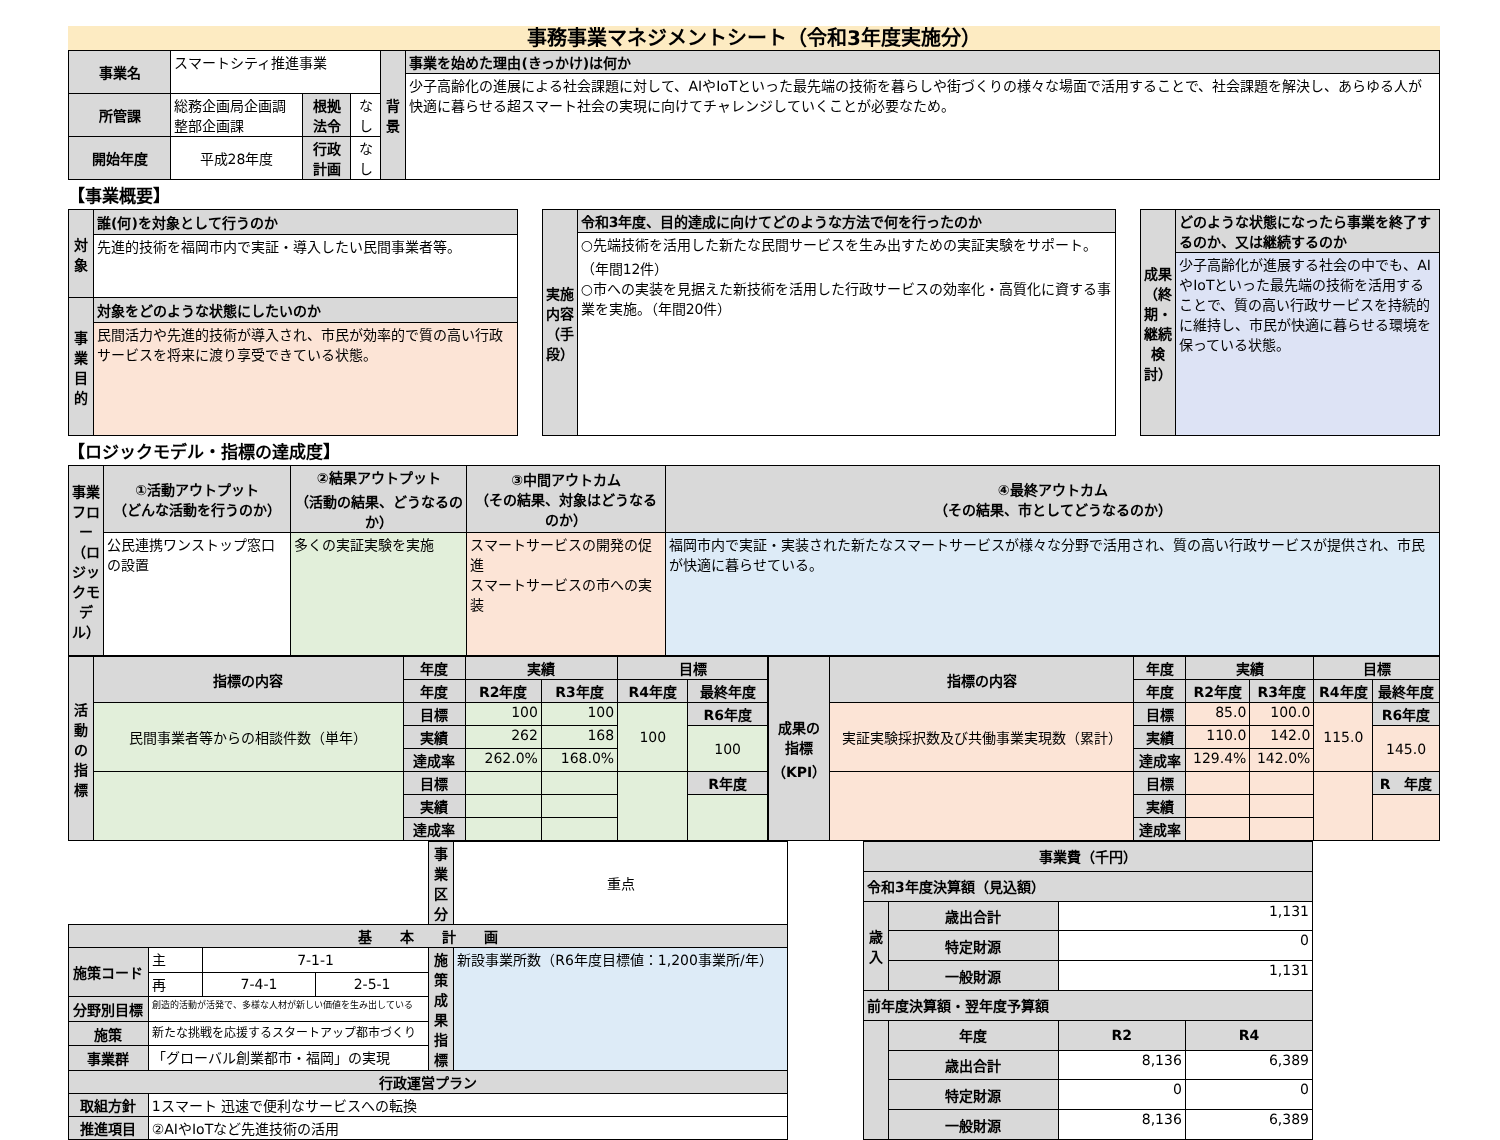事務事業マネジメントシート（令和3年度実施分）
| 事業名 | スマートシティ推進事業 | | | 背景 | 事業を始めた理由(きっかけ)は何か |
| | | | | | 少子高齢化の進展による社会課題に対して、AIやIoTといった最先端の技術を暮らしや街づくりの様々な場面で活用することで、社会課題を解決し、あらゆる人が快適に暮らせる超スマート社会の実現に向けてチャレンジしていくことが必要なため。 |
| 所管課 | 総務企画局企画調整部企画課 | 根拠法令 | なし | | |
| 開始年度 | 平成28年度 | 行政計画 | なし | | |
【事業概要】
| 対象 | 誰(何)を対象として行うのか |
| --- | --- |
| | 先進的技術を福岡市内で実証・導入したい民間事業者等。 |
| 事業目的 | 対象をどのような状態にしたいのか |
| | 民間活力や先進的技術が導入され、市民が効率的で質の高い行政サービスを将来に渡り享受できている状態。 |
| 実施内容（手段） | 令和3年度、目的達成に向けてどのような方法で何を行ったのか |
| --- | --- |
| | ○先端技術を活用した新たな民間サービスを生み出すための実証実験をサポート。（年間12件） ○市への実装を見据えた新技術を活用した行政サービスの効率化・高質化に資する事業を実施。（年間20件） |
| 成果（終期・継続検討） | どのような状態になったら事業を終了するのか、又は継続するのか |
| --- | --- |
| | 少子高齢化が進展する社会の中でも、AIやIoTといった最先端の技術を活用することで、質の高い行政サービスを持続的に維持し、市民が快適に暮らせる環境を保っている状態。 |
【ロジックモデル・指標の達成度】
| 事業フロー（ロジックモデル） | ①活動アウトプット （どんな活動を行うのか） | ②結果アウトプット （活動の結果、どうなるのか） | ③中間アウトカム （その結果、対象はどうなるのか） | ④最終アウトカム （その結果、市としてどうなるのか） |
| --- | --- | --- | --- | --- |
| | 公民連携ワンストップ窓口の設置 | 多くの実証実験を実施 | スマートサービスの開発の促進 スマートサービスの市への実装 | 福岡市内で実証・実装された新たなスマートサービスが様々な分野で活用され、質の高い行政サービスが提供され、市民が快適に暮らせている。 |
| 活動の指標 | 指標の内容 | 年度 | 実績 | | 目標 | |
| --- | --- | --- | --- | --- | --- | --- |
| | | 年度 | R2年度 | R3年度 | R4年度 | 最終年度 |
| | 民間事業者等からの相談件数（単年） | 目標 | 100 | 100 | 100 | R6年度 |
| | | 実績 | 262 | 168 | | 100 |
| | | 達成率 | 262.0% | 168.0% | | |
| | | 目標 | | | | R年度 |
| | | 実績 | | | | |
| | | 達成率 | | | | |
| 成果の指標（KPI） | 指標の内容 | 年度 | 実績 | | 目標 | |
| --- | --- | --- | --- | --- | --- | --- |
| | | 年度 | R2年度 | R3年度 | R4年度 | 最終年度 |
| | 実証実験採択数及び共働事業実現数（累計） | 目標 | 85.0 | 100.0 | 115.0 | R6年度 |
| | | 実績 | 110.0 | 142.0 | | 145.0 |
| | | 達成率 | 129.4% | 142.0% | | |
| | | 目標 | | | | R 年度 |
| | | 実績 | | | | |
| | | 達成率 | | | | |
| | | | | 事業区分 | 重点 |
| 基 本 計 画 | | | | | |
| 施策コード | 主 | 7-1-1 | | 施策成果指標 | 新設事業所数（R6年度目標値：1,200事業所/年） |
| | 再 | 7-4-1 | 2-5-1 | | |
| 分野別目標 | 創造的活動が活発で、多様な人材が新しい価値を生み出している | | | | |
| 施策 | 新たな挑戦を応援するスタートアップ都市づくり | | | | |
| 事業群 | 「グローバル創業都市・福岡」の実現 | | | | |
| 行政運営プラン | | | | | |
| 取組方針 | 1スマート 迅速で便利なサービスへの転換 | | | | |
| 推進項目 | ②AIやIoTなど先進技術の活用 | | | | |
| 事業費（千円） | | | |
| --- | --- | --- | --- |
| 令和3年度決算額（見込額） | | | |
| 歳入 | 歳出合計 | 1,131 | |
| | 特定財源 | 0 | |
| | 一般財源 | 1,131 | |
| 前年度決算額・翌年度予算額 | | | |
| | 年度 | R2 | R4 |
| | 歳出合計 | 8,136 | 6,389 |
| | 特定財源 | 0 | 0 |
| | 一般財源 | 8,136 | 6,389 |